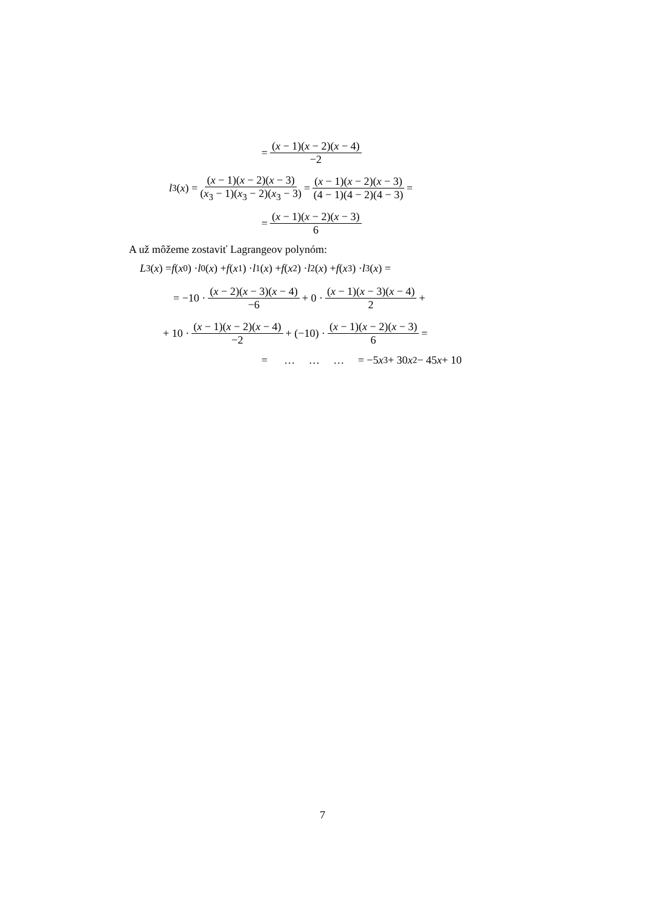= (x − 1)(x − 2)(x − 4) −2
l<sub>3</sub>(x) = (x − 1)(x − 2)(x − 3) (x<sub>3</sub> − 1)(x<sub>3</sub> − 2)(x<sub>3</sub> − 3) = (x − 1)(x − 2)(x − 3) (4 − 1)(4 − 2)(4 − 3) =
= (x − 1)(x − 2)(x − 3) 6
A už môžeme zostaviť Lagrangeov polynóm:
L<sub>3</sub>(x) = f (x<sub>0</sub>) · l<sub>0</sub>(x) + f (x<sub>1</sub>) · l<sub>1</sub>(x) + f (x<sub>2</sub>) · l<sub>2</sub>(x) + f (x<sub>3</sub>) · l<sub>3</sub>(x) =
= −10 · (x − 2)(x − 3)(x − 4) −6 + 0 · (x − 1)(x − 3)(x − 4) 2 +
+ 10 · (x − 1)(x − 2)(x − 4) −2 + (−10) · (x − 1)(x − 2)(x − 3) 6 =
= … … … = −5 x<sup>3</sup> + 30 x<sup>2</sup> − 45 x + 10
7